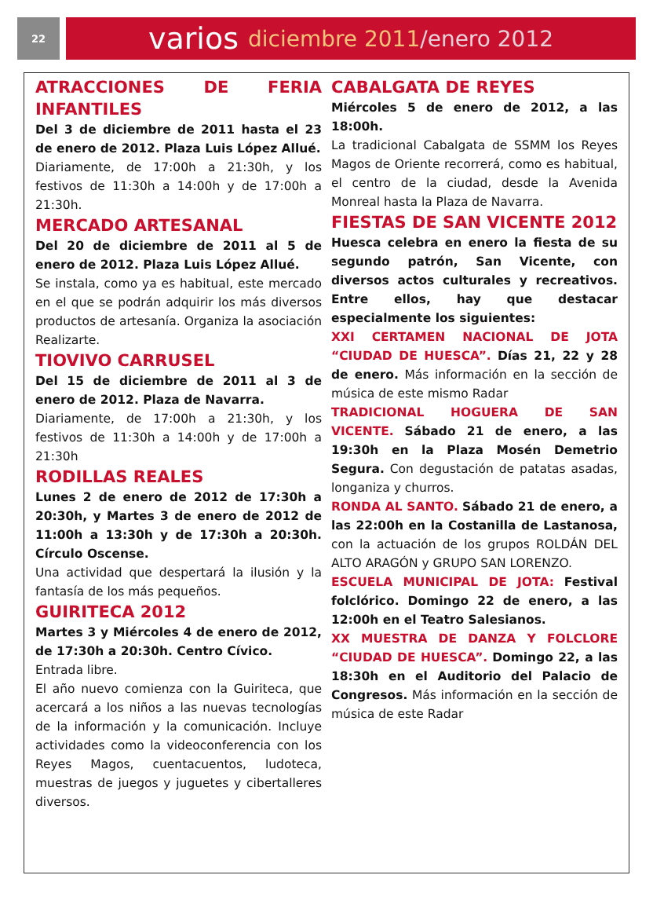22
varios diciembre 2011 /enero 2012
ATRACCIONES DE FERIA INFANTILES
Del 3 de diciembre de 2011 hasta el 23 de enero de 2012. Plaza Luis López Allué.
Diariamente, de 17:00h a 21:30h, y los festivos de 11:30h a 14:00h y de 17:00h a 21:30h.
MERCADO ARTESANAL
Del 20 de diciembre de 2011 al 5 de enero de 2012. Plaza Luis López Allué.
Se instala, como ya es habitual, este mercado en el que se podrán adquirir los más diversos productos de artesanía. Organiza la asociación Realizarte.
TIOVIVO CARRUSEL
Del 15 de diciembre de 2011 al 3 de enero de 2012. Plaza de Navarra.
Diariamente, de 17:00h a 21:30h, y los festivos de 11:30h a 14:00h y de 17:00h a 21:30h
RODILLAS REALES
Lunes 2 de enero de 2012 de 17:30h a 20:30h, y Martes 3 de enero de 2012 de 11:00h a 13:30h y de 17:30h a 20:30h. Círculo Oscense.
Una actividad que despertará la ilusión y la fantasía de los más pequeños.
GUIRITECA 2012
Martes 3 y Miércoles 4 de enero de 2012, de 17:30h a 20:30h. Centro Cívico.
Entrada libre.
El año nuevo comienza con la Guiriteca, que acercará a los niños a las nuevas tecnologías de la información y la comunicación. Incluye actividades como la videoconferencia con los Reyes Magos, cuentacuentos, ludoteca, muestras de juegos y juguetes y cibertalleres diversos.
CABALGATA DE REYES
Miércoles 5 de enero de 2012, a las 18:00h.
La tradicional Cabalgata de SSMM los Reyes Magos de Oriente recorrerá, como es habitual, el centro de la ciudad, desde la Avenida Monreal hasta la Plaza de Navarra.
FIESTAS DE SAN VICENTE 2012
Huesca celebra en enero la fiesta de su segundo patrón, San Vicente, con diversos actos culturales y recreativos. Entre ellos, hay que destacar especialmente los siguientes:
XXI CERTAMEN NACIONAL DE JOTA “CIUDAD DE HUESCA”. Días 21, 22 y 28 de enero. Más información en la sección de música de este mismo Radar
TRADICIONAL HOGUERA DE SAN VICENTE. Sábado 21 de enero, a las 19:30h en la Plaza Mosén Demetrio Segura. Con degustación de patatas asadas, longaniza y churros.
RONDA AL SANTO. Sábado 21 de enero, a las 22:00h en la Costanilla de Lastanosa, con la actuación de los grupos ROLDÁN DEL ALTO ARAGÓN y GRUPO SAN LORENZO.
ESCUELA MUNICIPAL DE JOTA: Festival folclórico. Domingo 22 de enero, a las 12:00h en el Teatro Salesianos.
XX MUESTRA DE DANZA Y FOLCLORE “CIUDAD DE HUESCA”. Domingo 22, a las 18:30h en el Auditorio del Palacio de Congresos. Más información en la sección de música de este Radar